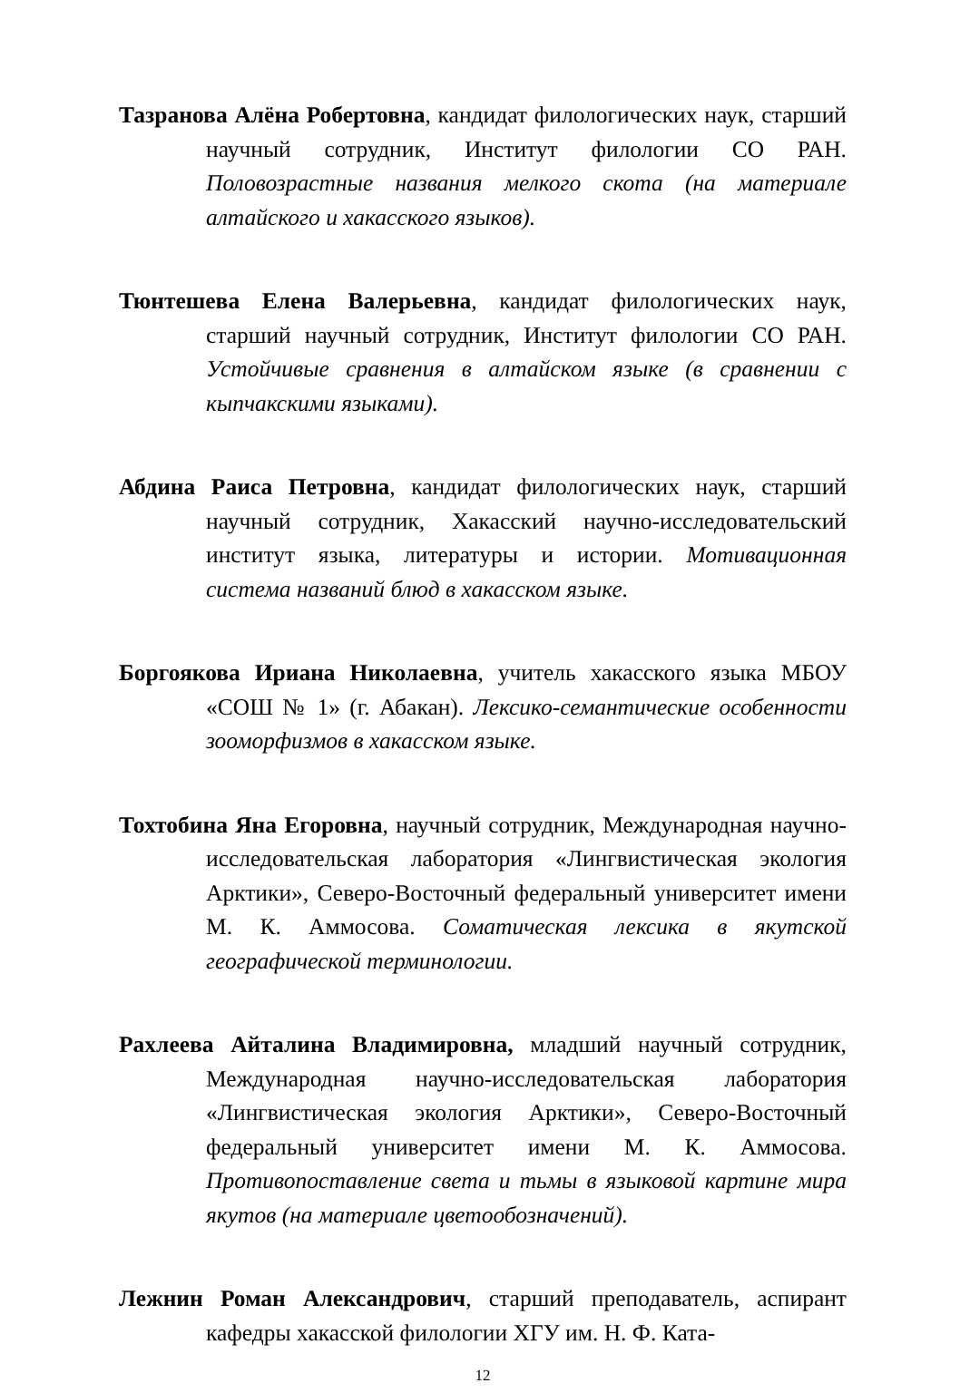Тазранова Алёна Робертовна, кандидат филологических наук, старший научный сотрудник, Институт филологии СО РАН. Половозрастные названия мелкого скота (на материале алтайского и хакасского языков).
Тюнтешева Елена Валерьевна, кандидат филологических наук, старший научный сотрудник, Институт филологии СО РАН. Устойчивые сравнения в алтайском языке (в сравнении с кыпчакскими языками).
Абдина Раиса Петровна, кандидат филологических наук, старший научный сотрудник, Хакасский научно-исследовательский институт языка, литературы и истории. Мотивационная система названий блюд в хакасском языке.
Боргоякова Ириана Николаевна, учитель хакасского языка МБОУ «СОШ № 1» (г. Абакан). Лексико-семантические особенности зооморфизмов в хакасском языке.
Тохтобина Яна Егоровна, научный сотрудник, Международная научно-исследовательская лаборатория «Лингвистическая экология Арктики», Северо-Восточный федеральный университет имени М. К. Аммосова. Соматическая лексика в якутской географической терминологии.
Рахлеева Айталина Владимировна, младший научный сотрудник, Международная научно-исследовательская лаборатория «Лингвистическая экология Арктики», Северо-Восточный федеральный университет имени М. К. Аммосова. Противопоставление света и тьмы в языковой картине мира якутов (на материале цветообозначений).
Лежнин Роман Александрович, старший преподаватель, аспирант кафедры хакасской филологии ХГУ им. Н. Ф. Ката-
12